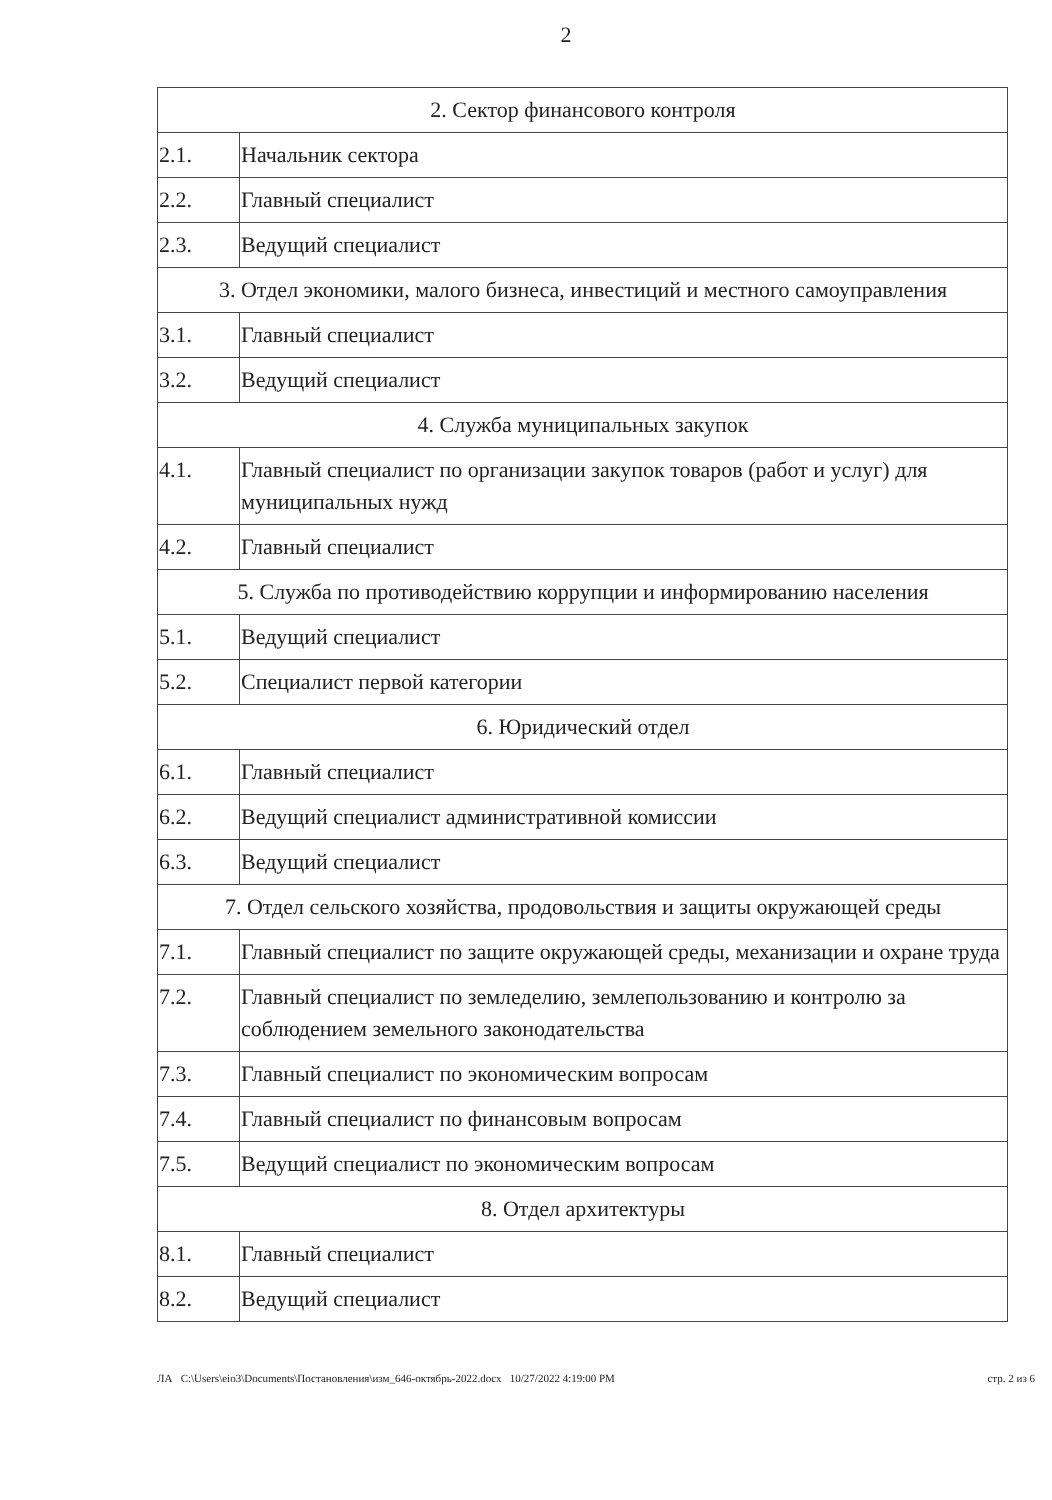2
| 2. Сектор финансового контроля | |
| 2.1. | Начальник сектора |
| 2.2. | Главный специалист |
| 2.3. | Ведущий специалист |
| 3. Отдел экономики, малого бизнеса, инвестиций и местного самоуправления | |
| 3.1. | Главный специалист |
| 3.2. | Ведущий специалист |
| 4. Служба муниципальных закупок | |
| 4.1. | Главный специалист по организации закупок товаров (работ и услуг) для муниципальных нужд |
| 4.2. | Главный специалист |
| 5. Служба по противодействию коррупции и информированию населения | |
| 5.1. | Ведущий специалист |
| 5.2. | Специалист первой категории |
| 6. Юридический отдел | |
| 6.1. | Главный специалист |
| 6.2. | Ведущий специалист административной комиссии |
| 6.3. | Ведущий специалист |
| 7. Отдел сельского хозяйства, продовольствия и защиты окружающей среды | |
| 7.1. | Главный специалист по защите окружающей среды, механизации и охране труда |
| 7.2. | Главный специалист по земледелию, землепользованию и контролю за соблюдением земельного законодательства |
| 7.3. | Главный специалист по экономическим вопросам |
| 7.4. | Главный специалист по финансовым вопросам |
| 7.5. | Ведущий специалист по экономическим вопросам |
| 8. Отдел архитектуры | |
| 8.1. | Главный специалист |
| 8.2. | Ведущий специалист |
ЛА C:\Users\eio3\Documents\Постановления\изм_646-октябрь-2022.docx 10/27/2022 4:19:00 PM стр. 2 из 6